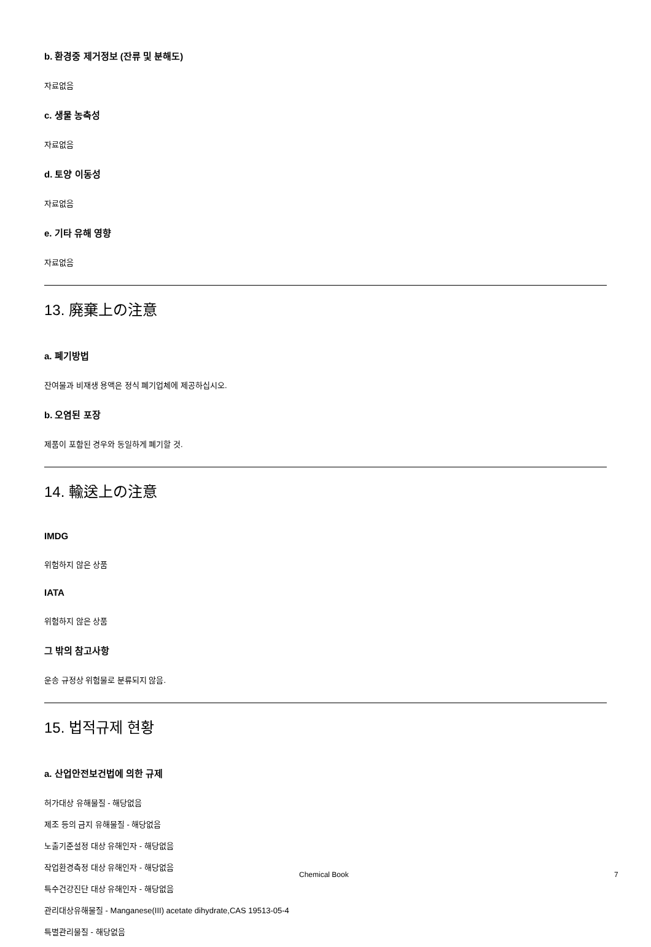b. 환경중 제거정보 (잔류 및 분해도)
자료없음
c. 생물 농축성
자료없음
d. 토양 이동성
자료없음
e. 기타 유해 영향
자료없음
13. 廃棄上の注意
a. 폐기방법
잔여물과 비재생 용액은 정식 폐기업체에 제공하십시오.
b. 오염된 포장
제품이 포함된 경우와 동일하게 폐기할 것.
14. 輸送上の注意
IMDG
위험하지 않은 상품
IATA
위험하지 않은 상품
그 밖의 참고사항
운송 규정상 위험물로 분류되지 않음.
15. 법적규제 현황
a. 산업안전보건법에 의한 규제
허가대상 유해물질 - 해당없음
제조 등의 금지 유해물질 - 해당없음
노출기준설정 대상 유해인자 - 해당없음
작업환경측정 대상 유해인자 - 해당없음
특수건강진단 대상 유해인자 - 해당없음
관리대상유해물질 - Manganese(III) acetate dihydrate,CAS 19513-05-4
특별관리물질 - 해당없음
Chemical Book 7